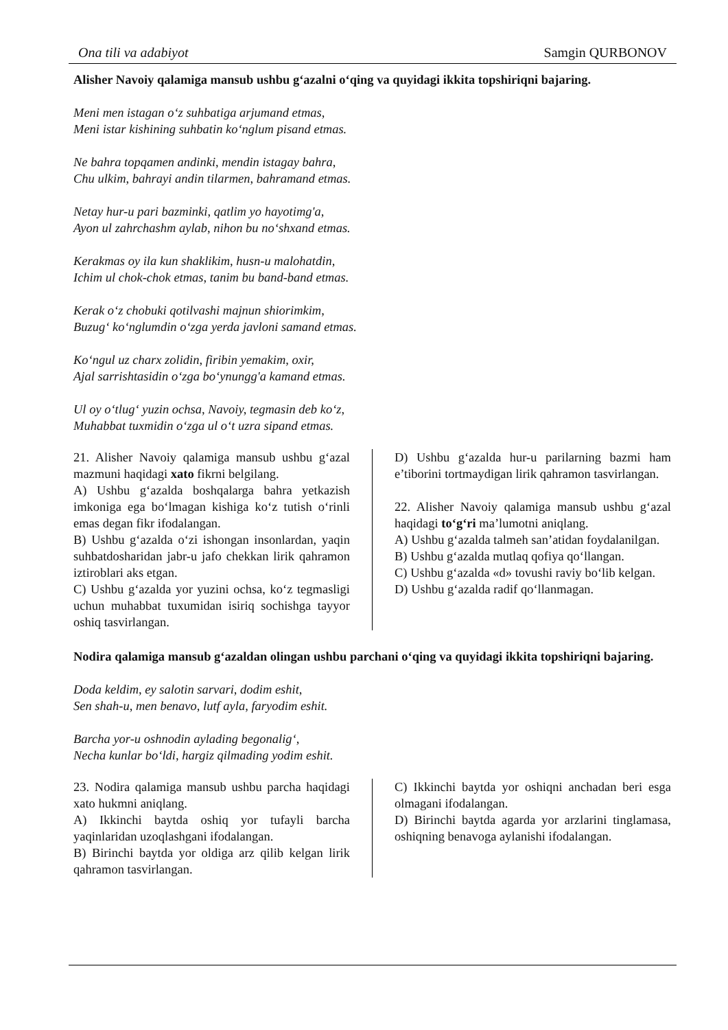Ona tili va adabiyot Samgin QURBONOV
Alisher Navoiy qalamiga mansub ushbu g‘azalni o‘qing va quyidagi ikkita topshiriqni bajaring.
Meni men istagan o‘z suhbatiga arjumand etmas,
Meni istar kishining suhbatin ko‘nglum pisand etmas.
Ne bahra topqamen andinki, mendin istagay bahra,
Chu ulkim, bahrayi andin tilarmen, bahramand etmas.
Netay hur-u pari bazminki, qatlim yo hayotimg'a,
Ayon ul zahrchashm aylab, nihon bu no‘shxand etmas.
Kerakmas oy ila kun shaklikim, husn-u malohatdin,
Ichim ul chok-chok etmas, tanim bu band-band etmas.
Kerak o‘z chobuki qotilvashi majnun shiorimkim,
Buzug‘ ko‘nglumdin o‘zga yerda javloni samand etmas.
Ko‘ngul uz charx zolidin, firibin yemakim, oxir,
Ajal sarrishtasidin o‘zga bo‘ynungg'a kamand etmas.
Ul oy o‘tlug‘ yuzin ochsa, Navoiy, tegmasin deb ko‘z,
Muhabbat tuxmidin o‘zga ul o‘t uzra sipand etmas.
21. Alisher Navoiy qalamiga mansub ushbu g‘azal mazmuni haqidagi xato fikrni belgilang.
A) Ushbu g‘azalda boshqalarga bahra yetkazish imkoniga ega bo‘lmagan kishiga ko‘z tutish o‘rinli emas degan fikr ifodalangan.
B) Ushbu g‘azalda o‘zi ishongan insonlardan, yaqin suhbatdosharidan jabr-u jafo chekkan lirik qahramon iztiroblari aks etgan.
C) Ushbu g‘azalda yor yuzini ochsa, ko‘z tegmasligi uchun muhabbat tuxumidan isiriq sochishga tayyor oshiq tasvirlangan.
D) Ushbu g‘azalda hur-u parilarning bazmi ham e’tiborini tortmaydigan lirik qahramon tasvirlangan.
22. Alisher Navoiy qalamiga mansub ushbu g‘azal haqidagi to‘g‘ri ma’lumotni aniqlang.
A) Ushbu g‘azalda talmeh san’atidan foydalanilgan.
B) Ushbu g‘azalda mutlaq qofiya qo‘llangan.
C) Ushbu g‘azalda «d» tovushi raviy bo‘lib kelgan.
D) Ushbu g‘azalda radif qo‘llanmagan.
Nodira qalamiga mansub g‘azaldan olingan ushbu parchani o‘qing va quyidagi ikkita topshiriqni bajaring.
Doda keldim, ey salotin sarvari, dodim eshit,
Sen shah-u, men benavo, lutf ayla, faryodim eshit.
Barcha yor-u oshnodin aylading begonalig‘,
Necha kunlar bo‘ldi, hargiz qilmading yodim eshit.
23. Nodira qalamiga mansub ushbu parcha haqidagi xato hukmni aniqlang.
A) Ikkinchi baytda oshiq yor tufayli barcha yaqinlaridan uzoqlashgani ifodalangan.
B) Birinchi baytda yor oldiga arz qilib kelgan lirik qahramon tasvirlangan.
C) Ikkinchi baytda yor oshiqni anchadan beri esga olmagani ifodalangan.
D) Birinchi baytda agarda yor arzlarini tinglamasa, oshiqning benavoga aylanishi ifodalangan.